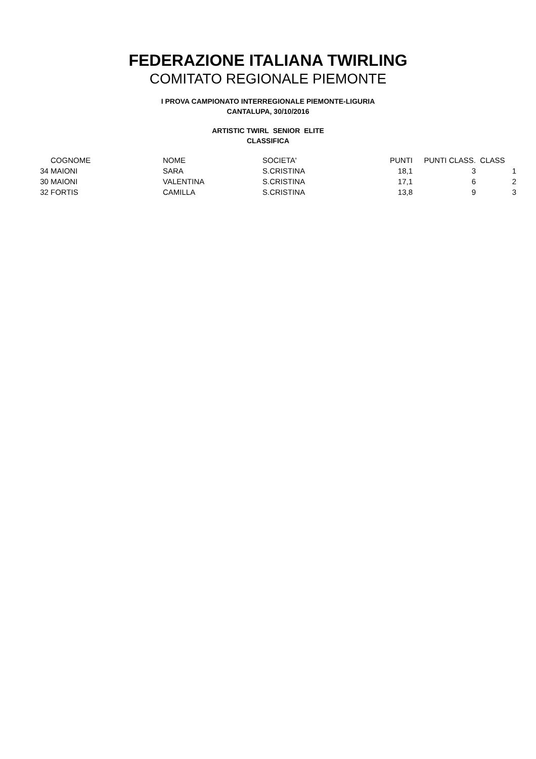FEDERAZIONE ITALIANA TWIRLING
COMITATO REGIONALE PIEMONTE
I PROVA CAMPIONATO INTERREGIONALE PIEMONTE-LIGURIA
CANTALUPA, 30/10/2016
ARTISTIC TWIRL SENIOR ELITE
CLASSIFICA
| | COGNOME | NOME | SOCIETA' | PUNTI | PUNTI CLASS. | CLASS |
| --- | --- | --- | --- | --- | --- | --- |
| 34 | MAIONI | SARA | S.CRISTINA | 18,1 | 3 | 1 |
| 30 | MAIONI | VALENTINA | S.CRISTINA | 17,1 | 6 | 2 |
| 32 | FORTIS | CAMILLA | S.CRISTINA | 13,8 | 9 | 3 |